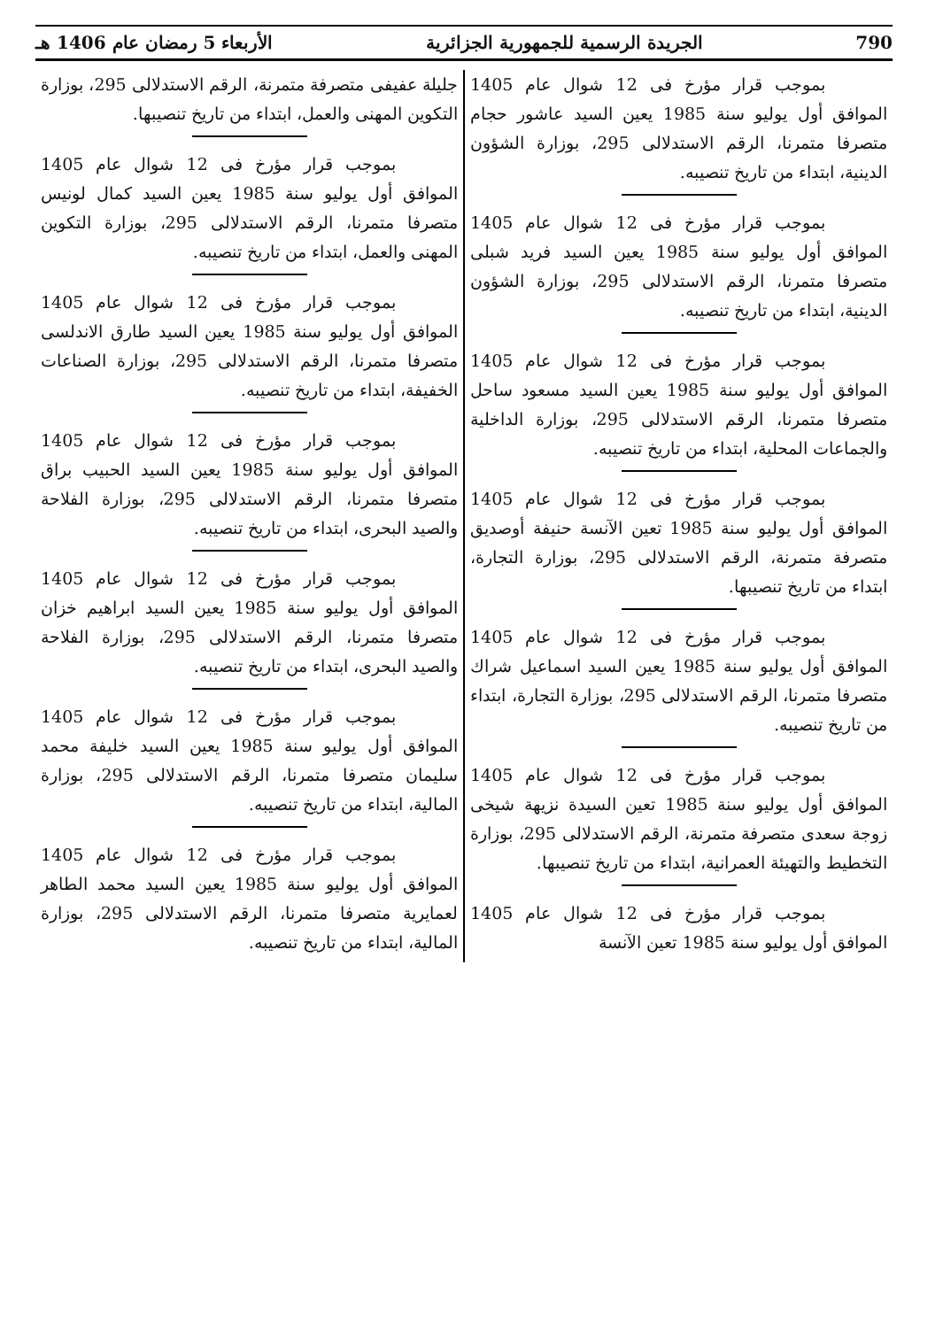790 الجريدة الرسمية للجمهورية الجزائرية الأربعاء 5 رمضان عام 1406 هـ
بموجب قرار مؤرخ فى 12 شوال عام 1405 الموافق أول يوليو سنة 1985 يعين السيد عاشور حجام متصرفا متمرنا، الرقم الاستدلالى 295، بوزارة الشؤون الدينية، ابتداء من تاريخ تنصيبه.
بموجب قرار مؤرخ فى 12 شوال عام 1405 الموافق أول يوليو سنة 1985 يعين السيد فريد شبلى متصرفا متمرنا، الرقم الاستدلالى 295، بوزارة الشؤون الدينية، ابتداء من تاريخ تنصيبه.
بموجب قرار مؤرخ فى 12 شوال عام 1405 الموافق أول يوليو سنة 1985 يعين السيد مسعود ساحل متصرفا متمرنا، الرقم الاستدلالى 295، بوزارة الداخلية والجماعات المحلية، ابتداء من تاريخ تنصيبه.
بموجب قرار مؤرخ فى 12 شوال عام 1405 الموافق أول يوليو سنة 1985 تعين الآنسة حنيفة أوصديق متصرفة متمرنة، الرقم الاستدلالى 295، بوزارة التجارة، ابتداء من تاريخ تنصيبها.
بموجب قرار مؤرخ فى 12 شوال عام 1405 الموافق أول يوليو سنة 1985 يعين السيد اسماعيل شراك متصرفا متمرنا، الرقم الاستدلالى 295، بوزارة التجارة، ابتداء من تاريخ تنصيبه.
بموجب قرار مؤرخ فى 12 شوال عام 1405 الموافق أول يوليو سنة 1985 تعين السيدة نزيهة شيخى زوجة سعدى متصرفة متمرنة، الرقم الاستدلالى 295، بوزارة التخطيط والتهيئة العمرانية، ابتداء من تاريخ تنصيبها.
بموجب قرار مؤرخ فى 12 شوال عام 1405 الموافق أول يوليو سنة 1985 تعين الآنسة
جليلة عفيفى متصرفة متمرنة، الرقم الاستدلالى 295، بوزارة التكوين المهنى والعمل، ابتداء من تاريخ تنصيبها.
بموجب قرار مؤرخ فى 12 شوال عام 1405 الموافق أول يوليو سنة 1985 يعين السيد كمال لونيس متصرفا متمرنا، الرقم الاستدلالى 295، بوزارة التكوين المهنى والعمل، ابتداء من تاريخ تنصيبه.
بموجب قرار مؤرخ فى 12 شوال عام 1405 الموافق أول يوليو سنة 1985 يعين السيد طارق الاندلسى متصرفا متمرنا، الرقم الاستدلالى 295، بوزارة الصناعات الخفيفة، ابتداء من تاريخ تنصيبه.
بموجب قرار مؤرخ فى 12 شوال عام 1405 الموافق أول يوليو سنة 1985 يعين السيد الحبيب براق متصرفا متمرنا، الرقم الاستدلالى 295، بوزارة الفلاحة والصيد البحرى، ابتداء من تاريخ تنصيبه.
بموجب قرار مؤرخ فى 12 شوال عام 1405 الموافق أول يوليو سنة 1985 يعين السيد ابراهيم خزان متصرفا متمرنا، الرقم الاستدلالى 295، بوزارة الفلاحة والصيد البحرى، ابتداء من تاريخ تنصيبه.
بموجب قرار مؤرخ فى 12 شوال عام 1405 الموافق أول يوليو سنة 1985 يعين السيد خليفة محمد سليمان متصرفا متمرنا، الرقم الاستدلالى 295، بوزارة المالية، ابتداء من تاريخ تنصيبه.
بموجب قرار مؤرخ فى 12 شوال عام 1405 الموافق أول يوليو سنة 1985 يعين السيد محمد الطاهر لعمايرية متصرفا متمرنا، الرقم الاستدلالى 295، بوزارة المالية، ابتداء من تاريخ تنصيبه.